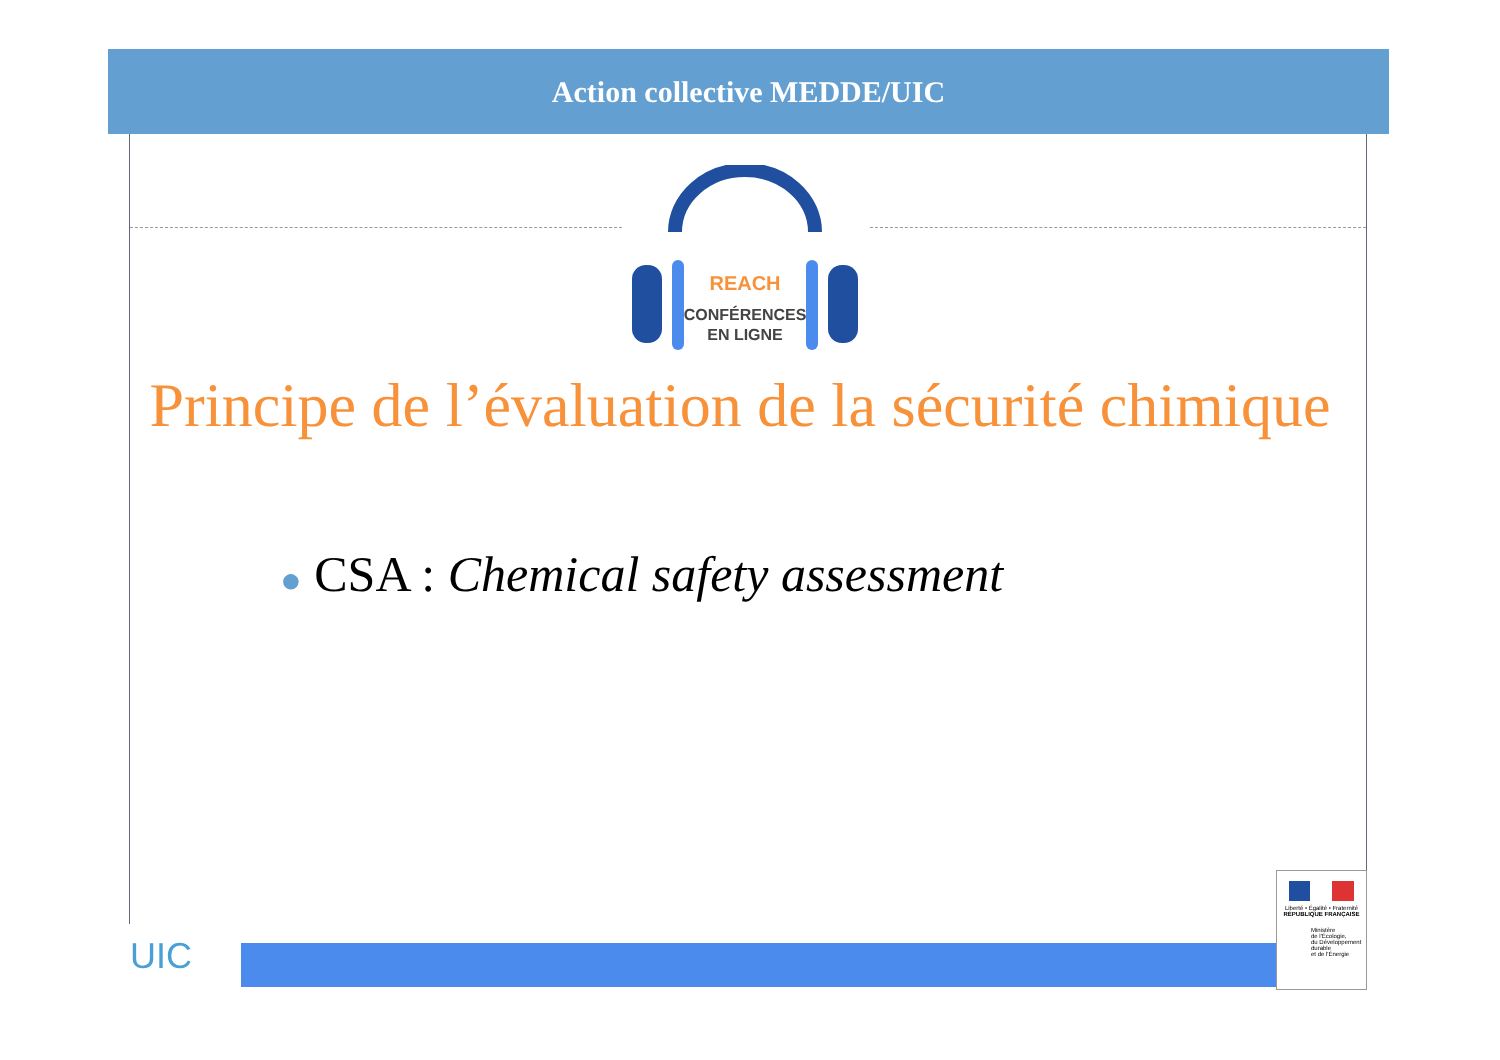Action collective MEDDE/UIC
REACH
CONFÉRENCES
EN LIGNE
Principe de l’évaluation de la sécurité chimique
● CSA : Chemical safety assessment
UIC
Liberté • Égalité • Fraternité
RÉPUBLIQUE FRANÇAISE
Ministère
de l'Écologie,
du Développement
durable
et de l'Énergie